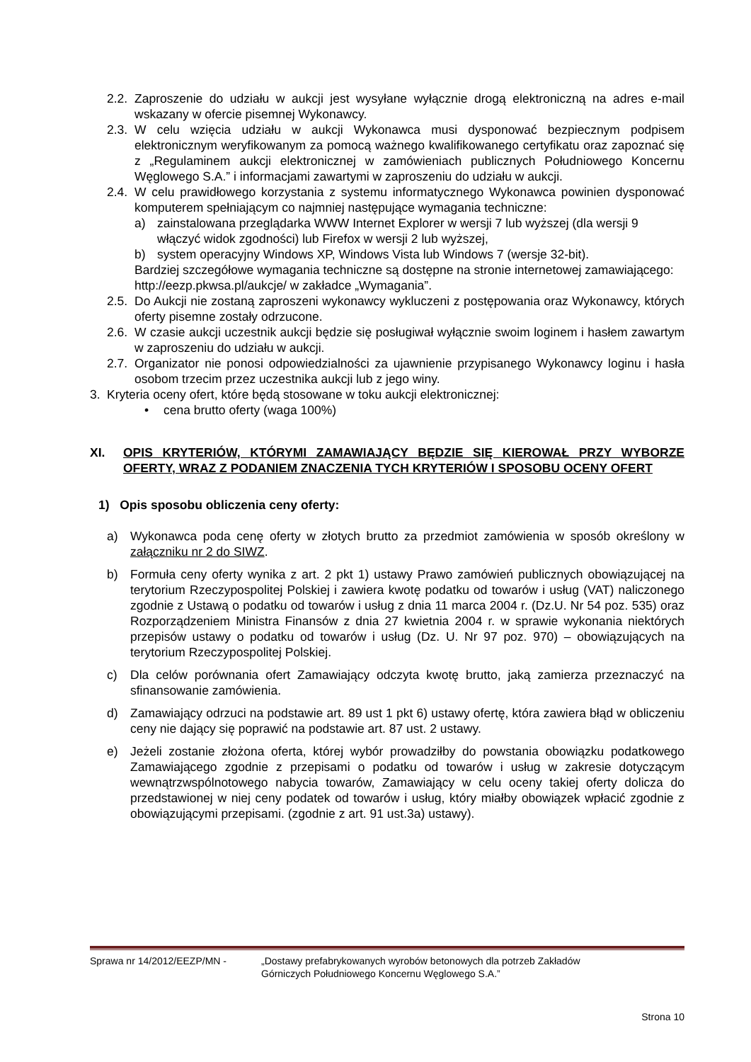2.2. Zaproszenie do udziału w aukcji jest wysyłane wyłącznie drogą elektroniczną na adres e-mail wskazany w ofercie pisemnej Wykonawcy.
2.3. W celu wzięcia udziału w aukcji Wykonawca musi dysponować bezpiecznym podpisem elektronicznym weryfikowanym za pomocą ważnego kwalifikowanego certyfikatu oraz zapoznać się z „Regulaminem aukcji elektronicznej w zamówieniach publicznych Południowego Koncernu Węglowego S.A.” i informacjami zawartymi w zaproszeniu do udziału w aukcji.
2.4. W celu prawidłowego korzystania z systemu informatycznego Wykonawca powinien dysponować komputerem spełniającym co najmniej następujące wymagania techniczne:
a) zainstalowana przeglądarka WWW Internet Explorer w wersji 7 lub wyższej (dla wersji 9 włączyć widok zgodności) lub Firefox w wersji 2 lub wyższej,
b) system operacyjny Windows XP, Windows Vista lub Windows 7 (wersje 32-bit).
Bardziej szczegółowe wymagania techniczne są dostępne na stronie internetowej zamawiającego: http://eezp.pkwsa.pl/aukcje/ w zakładce „Wymagania”.
2.5. Do Aukcji nie zostaną zaproszeni wykonawcy wykluczeni z postępowania oraz Wykonawcy, których oferty pisemne zostały odrzucone.
2.6. W czasie aukcji uczestnik aukcji będzie się posługiwał wyłącznie swoim loginem i hasłem zawartym w zaproszeniu do udziału w aukcji.
2.7. Organizator nie ponosi odpowiedzialności za ujawnienie przypisanego Wykonawcy loginu i hasła osobom trzecim przez uczestnika aukcji lub z jego winy.
3. Kryteria oceny ofert, które będą stosowane w toku aukcji elektronicznej:
• cena brutto oferty (waga 100%)
XI. OPIS KRYTERIÓW, KTÓRYMI ZAMAWIAJĄCY BĘDZIE SIĘ KIEROWAŁ PRZY WYBORZE OFERTY, WRAZ Z PODANIEM ZNACZENIA TYCH KRYTERIÓW I SPOSOBU OCENY OFERT
1) Opis sposobu obliczenia ceny oferty:
a) Wykonawca poda cenę oferty w złotych brutto za przedmiot zamówienia w sposób określony w załączniku nr 2 do SIWZ.
b) Formuła ceny oferty wynika z art. 2 pkt 1) ustawy Prawo zamówień publicznych obowiązującej na terytorium Rzeczypospolitej Polskiej i zawiera kwotę podatku od towarów i usług (VAT) naliczonego zgodnie z Ustawą o podatku od towarów i usług z dnia 11 marca 2004 r. (Dz.U. Nr 54 poz. 535) oraz Rozporządzeniem Ministra Finansów z dnia 27 kwietnia 2004 r. w sprawie wykonania niektórych przepisów ustawy o podatku od towarów i usług (Dz. U. Nr 97 poz. 970) – obowiązujących na terytorium Rzeczypospolitej Polskiej.
c) Dla celów porównania ofert Zamawiający odczyta kwotę brutto, jaką zamierza przeznaczyć na sfinansowanie zamówienia.
d) Zamawiający odrzuci na podstawie art. 89 ust 1 pkt 6) ustawy ofertę, która zawiera błąd w obliczeniu ceny nie dający się poprawić na podstawie art. 87 ust. 2 ustawy.
e) Jeżeli zostanie złożona oferta, której wybór prowadziłby do powstania obowiązku podatkowego Zamawiającego zgodnie z przepisami o podatku od towarów i usług w zakresie dotyczącym wewnątrzwspólnotowego nabycia towarów, Zamawiający w celu oceny takiej oferty dolicza do przedstawionej w niej ceny podatek od towarów i usług, który miałby obowiązek wpłacić zgodnie z obowiązującymi przepisami. (zgodnie z art. 91 ust.3a) ustawy).
Sprawa nr 14/2012/EEZP/MN - „Dostawy prefabrykowanych wyrobów betonowych dla potrzeb Zakładów
Górniczych Południowego Koncernu Węglowego S.A.”
Strona 10